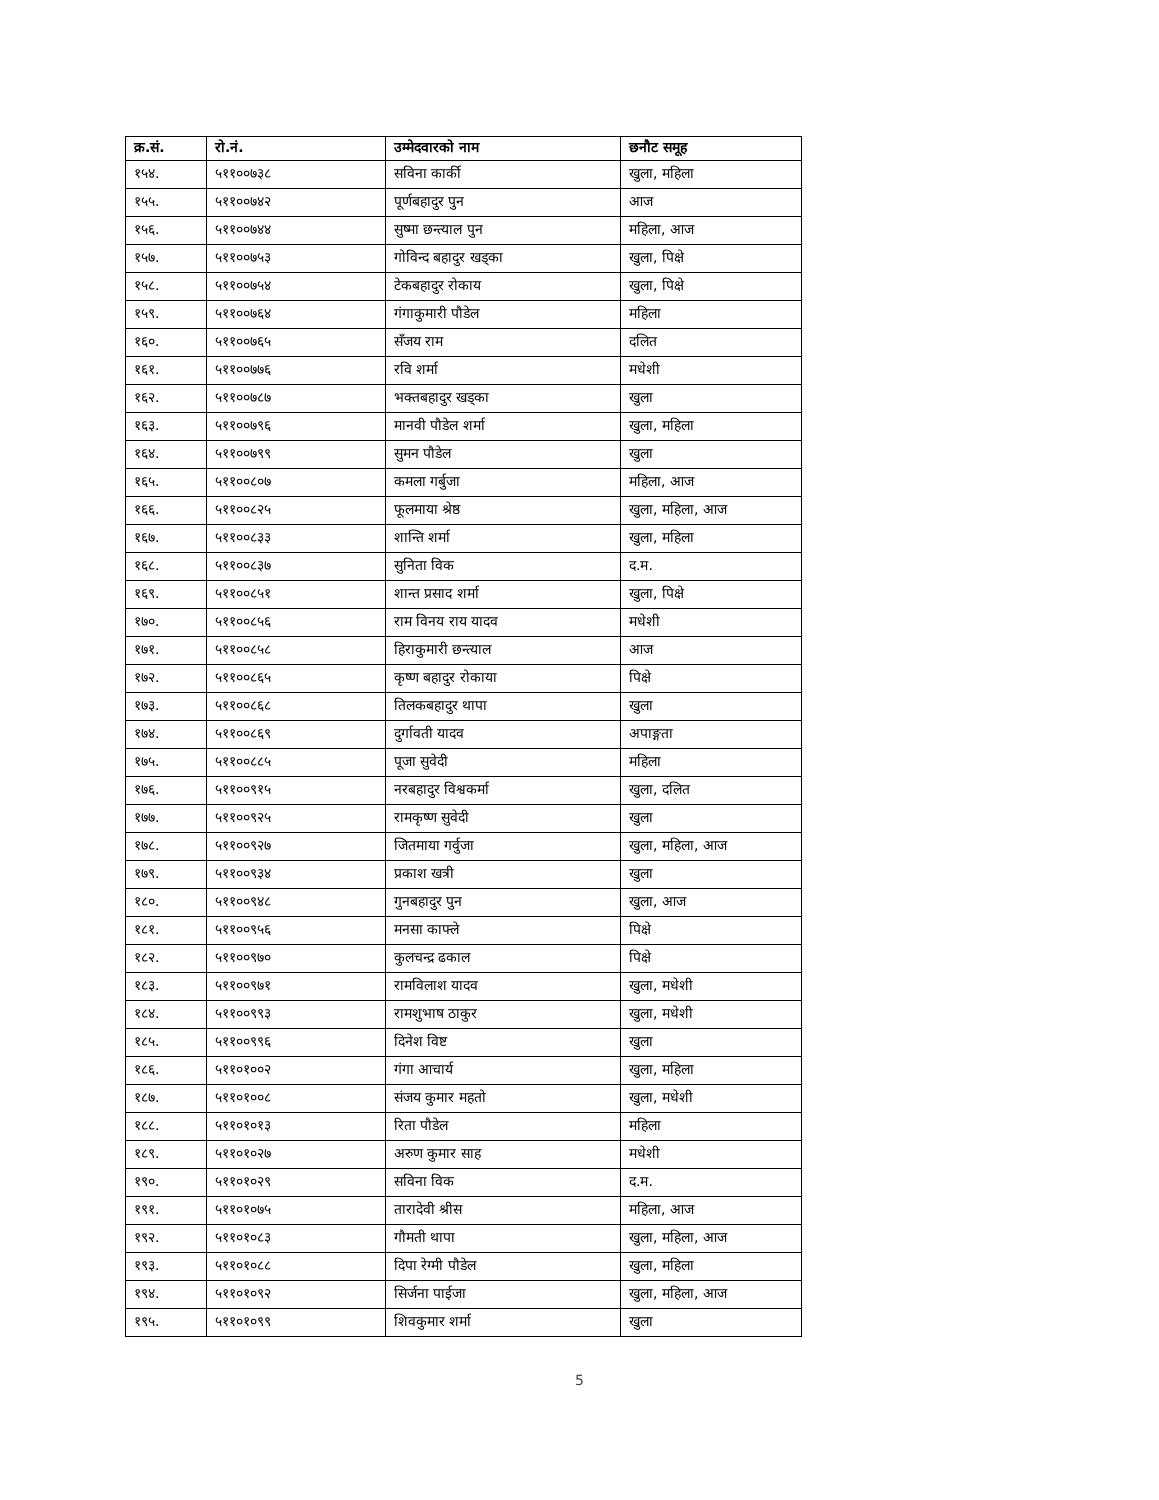| क्र.सं. | रो.नं. | उम्मेदवारको नाम | छनौट समूह |
| --- | --- | --- | --- |
| १५४. | ५११००७३८ | सविना कार्की | खुला, महिला |
| १५५. | ५११००७४२ | पूर्णबहादुर पुन | आज |
| १५६. | ५११००७४४ | सुष्मा छन्त्याल पुन | महिला, आज |
| १५७. | ५११००७५३ | गोविन्द बहादुर खड्का | खुला, पिक्षे |
| १५८. | ५११००७५४ | टेकबहादुर रोकाय | खुला, पिक्षे |
| १५९. | ५११००७६४ | गंगाकुमारी पौडेल | महिला |
| १६०. | ५११००७६५ | सँजय राम | दलित |
| १६१. | ५११००७७६ | रवि शर्मा | मधेशी |
| १६२. | ५११००७८७ | भक्तबहादुर खड्का | खुला |
| १६३. | ५११००७९६ | मानवी पौडेल शर्मा | खुला, महिला |
| १६४. | ५११००७९९ | सुमन पौडेल | खुला |
| १६५. | ५११००८०७ | कमला गर्बुजा | महिला, आज |
| १६६. | ५११००८२५ | फूलमाया श्रेष्ठ | खुला, महिला, आज |
| १६७. | ५११००८३३ | शान्ति शर्मा | खुला, महिला |
| १६८. | ५११००८३७ | सुनिता विक | द.म. |
| १६९. | ५११००८५१ | शान्त प्रसाद शर्मा | खुला, पिक्षे |
| १७०. | ५११००८५६ | राम विनय राय यादव | मधेशी |
| १७१. | ५११००८५८ | हिराकुमारी छन्त्याल | आज |
| १७२. | ५११००८६५ | कृष्ण बहादुर रोकाया | पिक्षे |
| १७३. | ५११००८६८ | तिलकबहादुर थापा | खुला |
| १७४. | ५११००८६९ | दुर्गावती यादव | अपाङ्गता |
| १७५. | ५११००८८५ | पूजा सुवेदी | महिला |
| १७६. | ५११००९१५ | नरबहादुर विश्वकर्मा | खुला, दलित |
| १७७. | ५११००९२५ | रामकृष्ण सुवेदी | खुला |
| १७८. | ५११००९२७ | जितमाया गर्वुजा | खुला, महिला, आज |
| १७९. | ५११००९३४ | प्रकाश खत्री | खुला |
| १८०. | ५११००९४८ | गुनबहादुर पुन | खुला, आज |
| १८१. | ५११००९५६ | मनसा काफ्ले | पिक्षे |
| १८२. | ५११००९७० | कुलचन्द्र ढकाल | पिक्षे |
| १८३. | ५११००९७१ | रामविलाश यादव | खुला, मधेशी |
| १८४. | ५११००९९३ | रामशुभाष ठाकुर | खुला, मधेशी |
| १८५. | ५११००९९६ | दिनेश विष्ट | खुला |
| १८६. | ५११०१००२ | गंगा आचार्य | खुला, महिला |
| १८७. | ५११०१००८ | संजय कुमार महतो | खुला, मधेशी |
| १८८. | ५११०१०१३ | रिता पौडेल | महिला |
| १८९. | ५११०१०२७ | अरुण कुमार साह | मधेशी |
| १९०. | ५११०१०२९ | सविना विक | द.म. |
| १९१. | ५११०१०७५ | तारादेवी श्रीस | महिला, आज |
| १९२. | ५११०१०८३ | गौमती थापा | खुला, महिला, आज |
| १९३. | ५११०१०८८ | दिपा रेग्मी पौडेल | खुला, महिला |
| १९४. | ५११०१०९२ | सिर्जना पाईजा | खुला, महिला, आज |
| १९५. | ५११०१०९९ | शिवकुमार शर्मा | खुला |
5